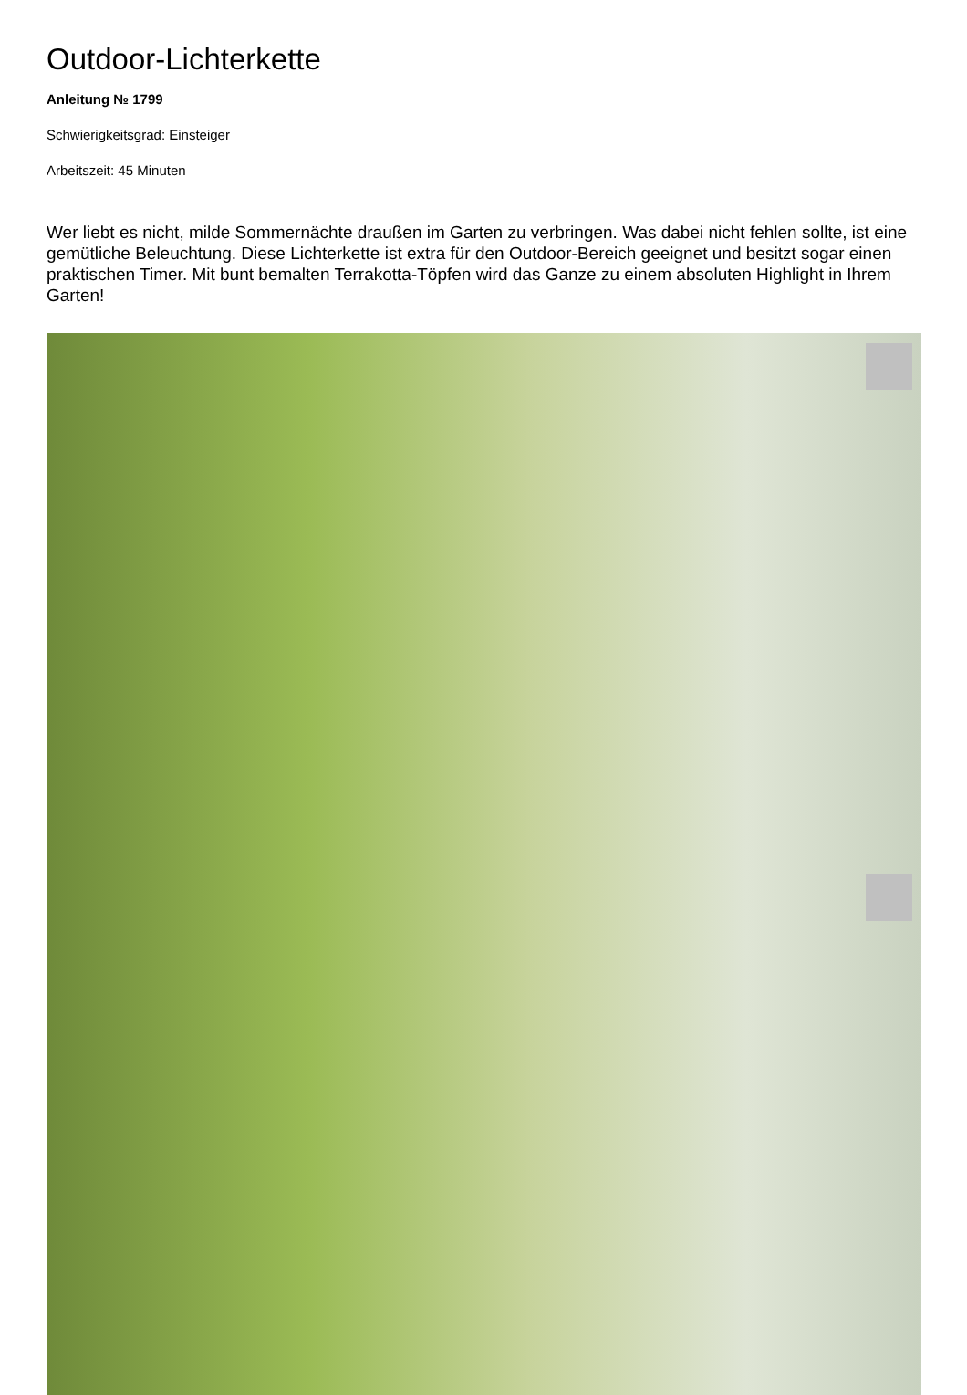Outdoor-Lichterkette
Anleitung № 1799
Schwierigkeitsgrad: Einsteiger
Arbeitszeit: 45 Minuten
Wer liebt es nicht, milde Sommernächte draußen im Garten zu verbringen. Was dabei nicht fehlen sollte, ist eine gemütliche Beleuchtung. Diese Lichterkette ist extra für den Outdoor-Bereich geeignet und besitzt sogar einen praktischen Timer. Mit bunt bemalten Terrakotta-Töpfen wird das Ganze zu einem absoluten Highlight in Ihrem Garten!